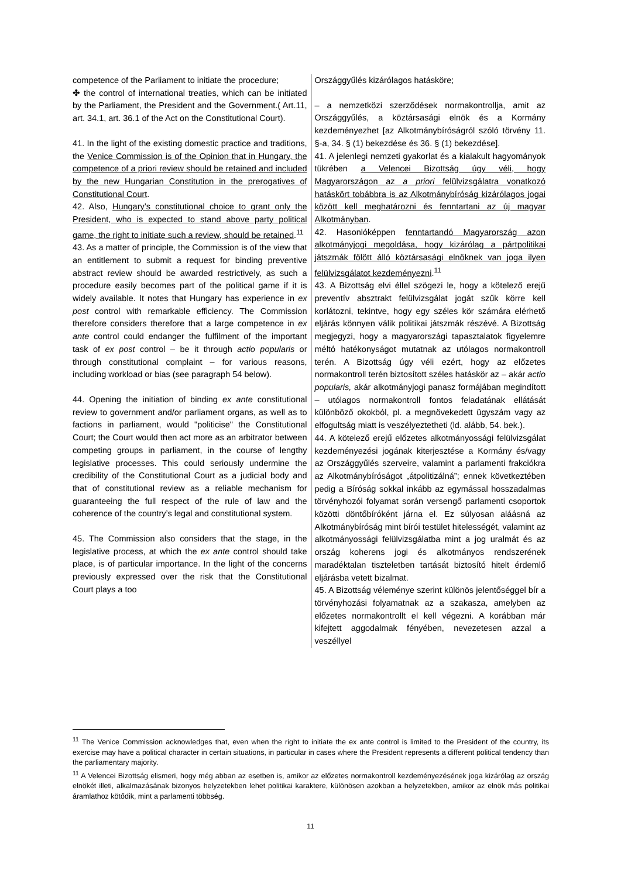| competence of the Parliament to initiate the procedure; ✤ the control of international treaties, which can be initiated by the Parliament, the President and the Government.( Art.11, art. 34.1, art. 36.1 of the Act on the Constitutional Court). 41. In the light of the existing domestic practice and traditions, the Venice Commission is of the Opinion that in Hungary, the competence of a priori review should be retained and included by the new Hungarian Constitution in the prerogatives of Constitutional Court . 42. Also, Hungary’s constitutional choice to grant only the President, who is expected to stand above party political game, the right to initiate such a review, should be retained .<sup>11</sup> 43. As a matter of principle, the Commission is of the view that an entitlement to submit a request for binding preventive abstract review should be awarded restrictively, as such a procedure easily becomes part of the political game if it is widely available. It notes that Hungary has experience in ex post control with remarkable efficiency. The Commission therefore considers therefore that a large competence in ex ante control could endanger the fulfilment of the important task of ex post control – be it through actio popularis or through constitutional complaint – for various reasons, including workload or bias (see paragraph 54 below). 44. Opening the initiation of binding ex ante constitutional review to government and/or parliament organs, as well as to factions in parliament, would "politicise" the Constitutional Court; the Court would then act more as an arbitrator between competing groups in parliament, in the course of lengthy legislative processes. This could seriously undermine the credibility of the Constitutional Court as a judicial body and that of constitutional review as a reliable mechanism for guaranteeing the full respect of the rule of law and the coherence of the country’s legal and constitutional system. 45. The Commission also considers that the stage, in the legislative process, at which the ex ante control should take place, is of particular importance. In the light of the concerns previously expressed over the risk that the Constitutional Court plays a too | Országgyűlés kizárólagos hatásköre; – a nemzetközi szerződések normakontrollja, amit az Országgyűlés, a köztársasági elnök és a Kormány kezdeményezhet [az Alkotmánybíróságról szóló törvény 11. §-a, 34. § (1) bekezdése és 36. § (1) bekezdése]. 41. A jelenlegi nemzeti gyakorlat és a kialakult hagyományok tükrében a Velencei Bizottság úgy véli, hogy Magyarországon az a priori felülvizsgálatra vonatkozó hatáskört tobábbra is az Alkotmánybíróság kizárólagos jogai között kell meghatározni és fenntartani az új magyar Alkotmányban . 42. Hasonlóképpen fenntartandó Magyarország azon alkotmányjogi megoldása, hogy kizárólag a pártpolitikai játszmák fölött álló köztársasági elnöknek van joga ilyen felülvizsgálatot kezdeményezni .<sup>11</sup> 43. A Bizottság elvi éllel szögezi le, hogy a kötelező erejű preventív absztrakt felülvizsgálat jogát szűk körre kell korlátozni, tekintve, hogy egy széles kör számára elérhető eljárás könnyen válik politikai játszmák részévé. A Bizottság megjegyzi, hogy a magyarországi tapasztalatok figyelemre méltó hatékonyságot mutatnak az utólagos normakontroll terén. A Bizottság úgy véli ezért, hogy az előzetes normakontroll terén biztosított széles hatáskör az – akár actio popularis, akár alkotmányjogi panasz formájában megindított – utólagos normakontroll fontos feladatának ellátását különböző okokból, pl. a megnövekedett ügyszám vagy az elfogultság miatt is veszélyeztetheti (ld. alább, 54. bek.). 44. A kötelező erejű előzetes alkotmányossági felülvizsgálat kezdeményezési jogának kiterjesztése a Kormány és/vagy az Országgyűlés szerveire, valamint a parlamenti frakciókra az Alkotmánybíróságot „átpolitizálná”; ennek következtében pedig a Bíróság sokkal inkább az egymással hosszadalmas törvényhozói folyamat során versengő parlamenti csoportok közötti döntőbíróként járna el. Ez súlyosan aláásná az Alkotmánybíróság mint bírói testület hitelességét, valamint az alkotmányossági felülvizsgálatba mint a jog uralmát és az ország koherens jogi és alkotmányos rendszerének maradéktalan tiszteletben tartását biztosító hitelt érdemlő eljárásba vetett bizalmat. 45. A Bizottság véleménye szerint különös jelentőséggel bír a törvényhozási folyamatnak az a szakasza, amelyben az előzetes normakontrollt el kell végezni. A korábban már kifejtett aggodalmak fényében, nevezetesen azzal a veszéllyel |
<sup>11</sup> The Venice Commission acknowledges that, even when the right to initiate the ex ante control is limited to the President of the country, its exercise may have a political character in certain situations, in particular in cases where the President represents a different political tendency than the parliamentary majority.
<sup>11</sup> A Velencei Bizottság elismeri, hogy még abban az esetben is, amikor az előzetes normakontroll kezdeményezésének joga kizárólag az ország elnökét illeti, alkalmazásának bizonyos helyzetekben lehet politikai karaktere, különösen azokban a helyzetekben, amikor az elnök más politikai áramlathoz kötődik, mint a parlamenti többség.
11